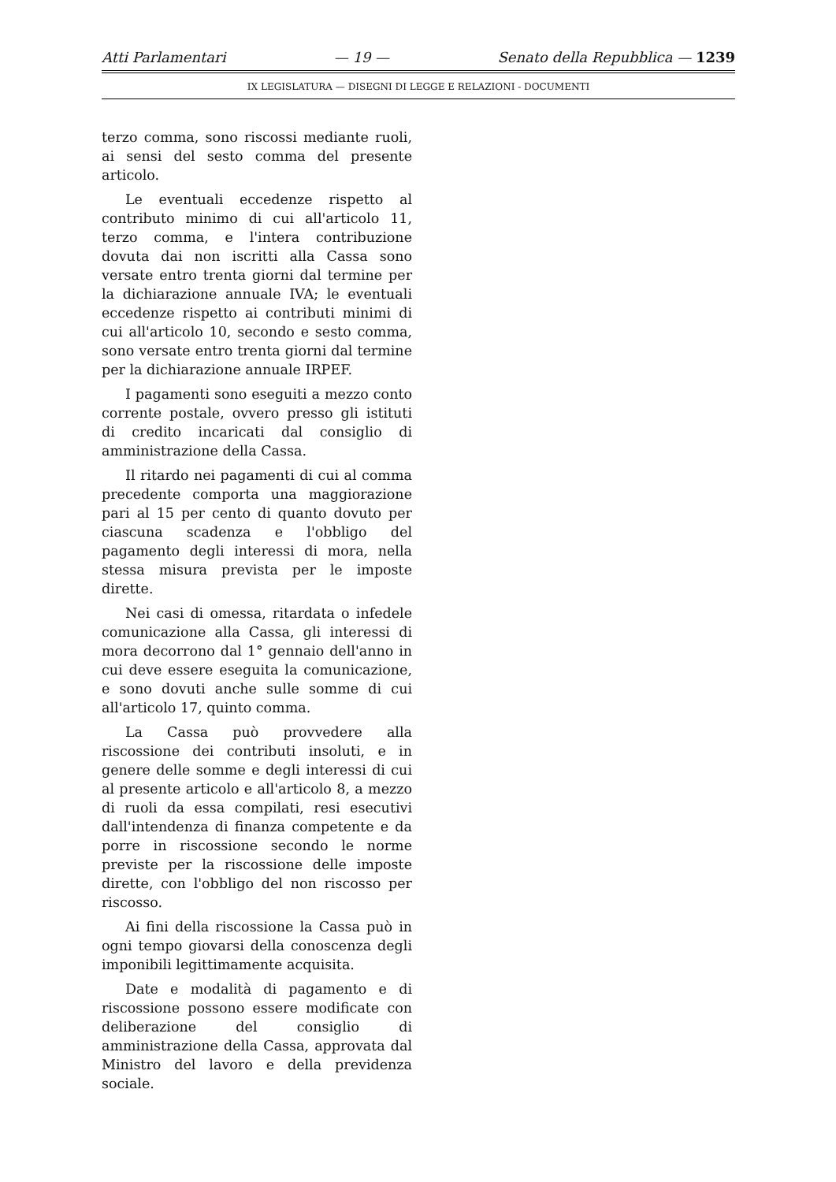Atti Parlamentari — 19 — Senato della Repubblica — 1239
IX LEGISLATURA — DISEGNI DI LEGGE E RELAZIONI - DOCUMENTI
terzo comma, sono riscossi mediante ruoli, ai sensi del sesto comma del presente articolo.
Le eventuali eccedenze rispetto al contributo minimo di cui all'articolo 11, terzo comma, e l'intera contribuzione dovuta dai non iscritti alla Cassa sono versate entro trenta giorni dal termine per la dichiarazione annuale IVA; le eventuali eccedenze rispetto ai contributi minimi di cui all'articolo 10, secondo e sesto comma, sono versate entro trenta giorni dal termine per la dichiarazione annuale IRPEF.
I pagamenti sono eseguiti a mezzo conto corrente postale, ovvero presso gli istituti di credito incaricati dal consiglio di amministrazione della Cassa.
Il ritardo nei pagamenti di cui al comma precedente comporta una maggiorazione pari al 15 per cento di quanto dovuto per ciascuna scadenza e l'obbligo del pagamento degli interessi di mora, nella stessa misura prevista per le imposte dirette.
Nei casi di omessa, ritardata o infedele comunicazione alla Cassa, gli interessi di mora decorrono dal 1° gennaio dell'anno in cui deve essere eseguita la comunicazione, e sono dovuti anche sulle somme di cui all'articolo 17, quinto comma.
La Cassa può provvedere alla riscossione dei contributi insoluti, e in genere delle somme e degli interessi di cui al presente articolo e all'articolo 8, a mezzo di ruoli da essa compilati, resi esecutivi dall'intendenza di finanza competente e da porre in riscossione secondo le norme previste per la riscossione delle imposte dirette, con l'obbligo del non riscosso per riscosso.
Ai fini della riscossione la Cassa può in ogni tempo giovarsi della conoscenza degli imponibili legittimamente acquisita.
Date e modalità di pagamento e di riscossione possono essere modificate con deliberazione del consiglio di amministrazione della Cassa, approvata dal Ministro del lavoro e della previdenza sociale.